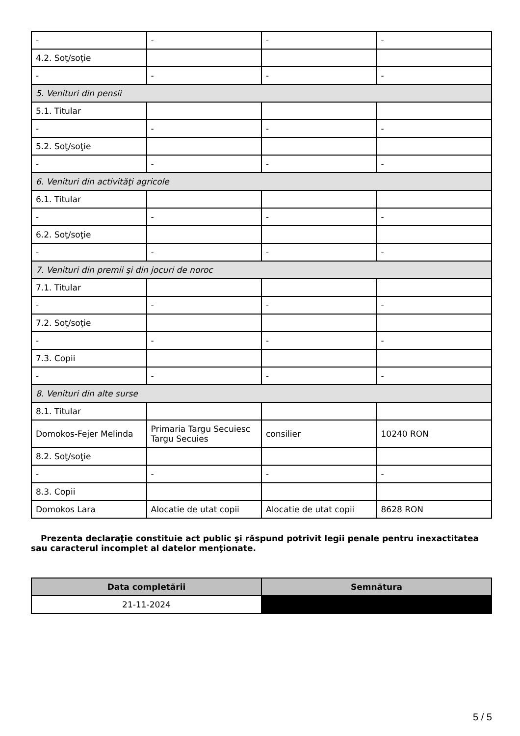| - | - | - | - |
| 4.2. Soţ/soţie | | | |
| - | - | - | - |
| 5. Venituri din pensii | | | |
| 5.1. Titular | | | |
| - | - | - | - |
| 5.2. Soţ/soţie | | | |
| - | - | - | - |
| 6. Venituri din activităţi agricole | | | |
| 6.1. Titular | | | |
| - | - | - | - |
| 6.2. Soţ/soţie | | | |
| - | - | - | - |
| 7. Venituri din premii şi din jocuri de noroc | | | |
| 7.1. Titular | | | |
| - | - | - | - |
| 7.2. Soţ/soţie | | | |
| - | - | - | - |
| 7.3. Copii | | | |
| - | - | - | - |
| 8. Venituri din alte surse | | | |
| 8.1. Titular | | | |
| Domokos-Fejer Melinda | Primaria Targu Secuiesc Targu Secuies | consilier | 10240 RON |
| 8.2. Soţ/soţie | | | |
| - | - | - | - |
| 8.3. Copii | | | |
| Domokos Lara | Alocatie de utat copii | Alocatie de utat copii | 8628 RON |
Prezenta declaraţie constituie act public şi răspund potrivit legii penale pentru inexactitatea sau caracterul incomplet al datelor menţionate.
| Data completării | Semnătura |
| --- | --- |
| 21-11-2024 | |
5 / 5